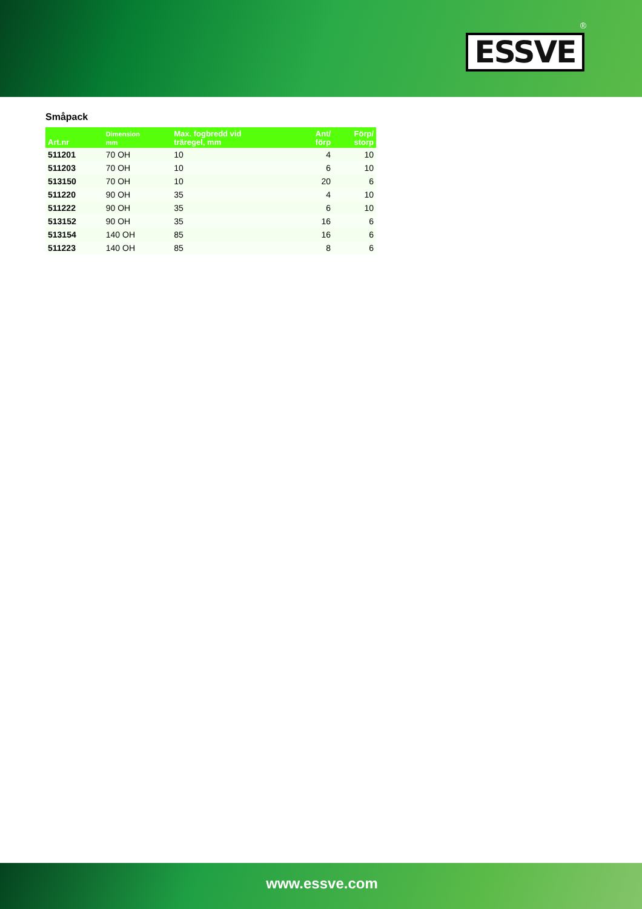®
ESSVE
Småpack
| Art.nr | Dimension mm | Max. fogbredd vid träregel, mm | Ant/ förp | Förp/ storp |
| --- | --- | --- | --- | --- |
| 511201 | 70 OH | 10 | 4 | 10 |
| 511203 | 70 OH | 10 | 6 | 10 |
| 513150 | 70 OH | 10 | 20 | 6 |
| 511220 | 90 OH | 35 | 4 | 10 |
| 511222 | 90 OH | 35 | 6 | 10 |
| 513152 | 90 OH | 35 | 16 | 6 |
| 513154 | 140 OH | 85 | 16 | 6 |
| 511223 | 140 OH | 85 | 8 | 6 |
www.essve.com